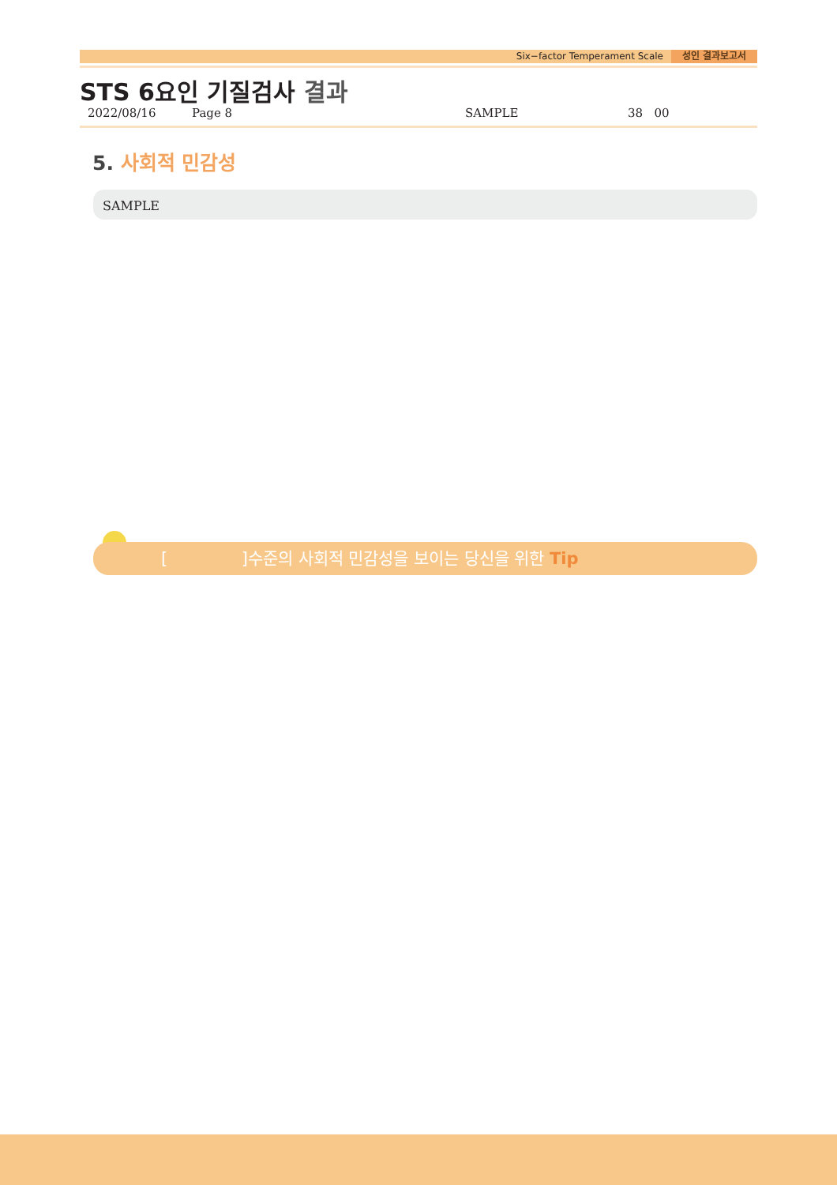Six−factor Temperament Scale 성인 결과보고서
STS 6요인 기질검사 결과
2022/08/16 Page 8 SAMPLE 38 00
5. 사회적 민감성
SAMPLE
[ ]수준의 사회적 민감성을 보이는 당신을 위한 Tip